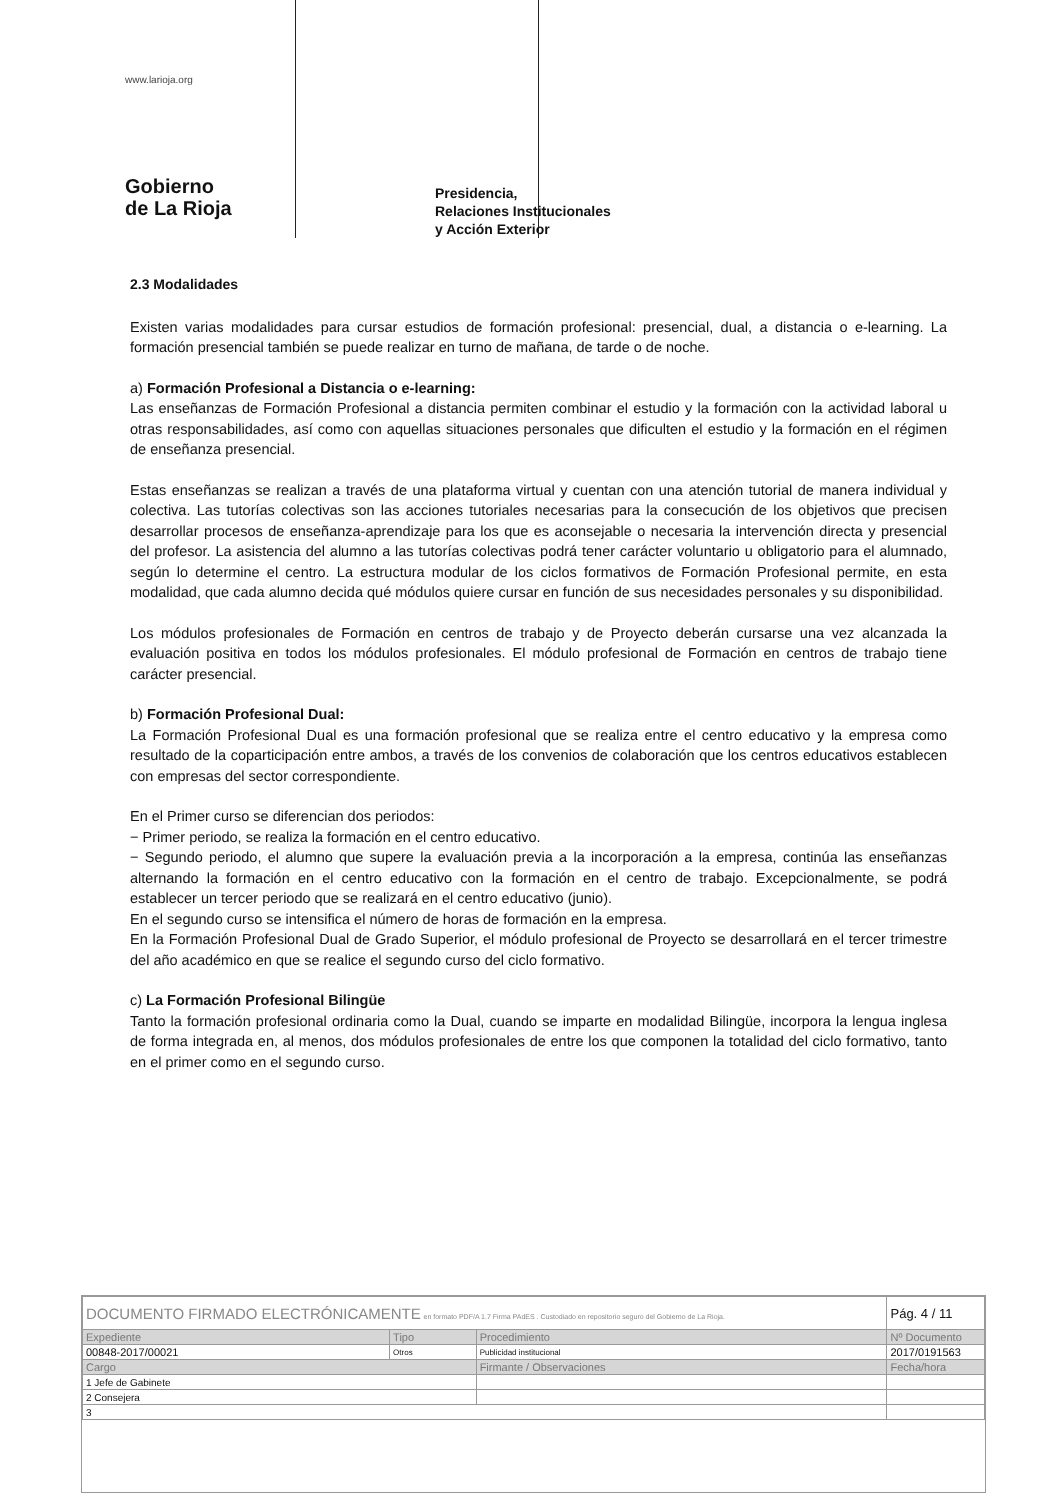www.larioja.org
Gobierno
de La Rioja
Presidencia,
Relaciones Institucionales
y Acción Exterior
2.3 Modalidades
Existen varias modalidades para cursar estudios de formación profesional: presencial, dual, a distancia o e-learning. La formación presencial también se puede realizar en turno de mañana, de tarde o de noche.
a) Formación Profesional a Distancia o e-learning:
Las enseñanzas de Formación Profesional a distancia permiten combinar el estudio y la formación con la actividad laboral u otras responsabilidades, así como con aquellas situaciones personales que dificulten el estudio y la formación en el régimen de enseñanza presencial.
Estas enseñanzas se realizan a través de una plataforma virtual y cuentan con una atención tutorial de manera individual y colectiva. Las tutorías colectivas son las acciones tutoriales necesarias para la consecución de los objetivos que precisen desarrollar procesos de enseñanza-aprendizaje para los que es aconsejable o necesaria la intervención directa y presencial del profesor. La asistencia del alumno a las tutorías colectivas podrá tener carácter voluntario u obligatorio para el alumnado, según lo determine el centro. La estructura modular de los ciclos formativos de Formación Profesional permite, en esta modalidad, que cada alumno decida qué módulos quiere cursar en función de sus necesidades personales y su disponibilidad.
Los módulos profesionales de Formación en centros de trabajo y de Proyecto deberán cursarse una vez alcanzada la evaluación positiva en todos los módulos profesionales. El módulo profesional de Formación en centros de trabajo tiene carácter presencial.
b) Formación Profesional Dual:
La Formación Profesional Dual es una formación profesional que se realiza entre el centro educativo y la empresa como resultado de la coparticipación entre ambos, a través de los convenios de colaboración que los centros educativos establecen con empresas del sector correspondiente.
En el Primer curso se diferencian dos periodos:
− Primer periodo, se realiza la formación en el centro educativo.
− Segundo periodo, el alumno que supere la evaluación previa a la incorporación a la empresa, continúa las enseñanzas alternando la formación en el centro educativo con la formación en el centro de trabajo. Excepcionalmente, se podrá establecer un tercer periodo que se realizará en el centro educativo (junio).
En el segundo curso se intensifica el número de horas de formación en la empresa.
En la Formación Profesional Dual de Grado Superior, el módulo profesional de Proyecto se desarrollará en el tercer trimestre del año académico en que se realice el segundo curso del ciclo formativo.
c) La Formación Profesional Bilingüe
Tanto la formación profesional ordinaria como la Dual, cuando se imparte en modalidad Bilingüe, incorpora la lengua inglesa de forma integrada en, al menos, dos módulos profesionales de entre los que componen la totalidad del ciclo formativo, tanto en el primer como en el segundo curso.
| DOCUMENTO FIRMADO ELECTRÓNICAMENTE en formato PDF/A 1.7 Firma PAdES . Custodiado en repositorio seguro del Gobierno de La Rioja. | | | Pág. 4 / 11 |
| Expediente | Tipo | Procedimiento | Nº Documento |
| 00848-2017/00021 | Otros | Publicidad institucional | 2017/0191563 |
| Cargo | | Firmante / Observaciones | Fecha/hora |
| 1 Jefe de Gabinete | | | |
| 2 Consejera | | | |
| 3 | | | |